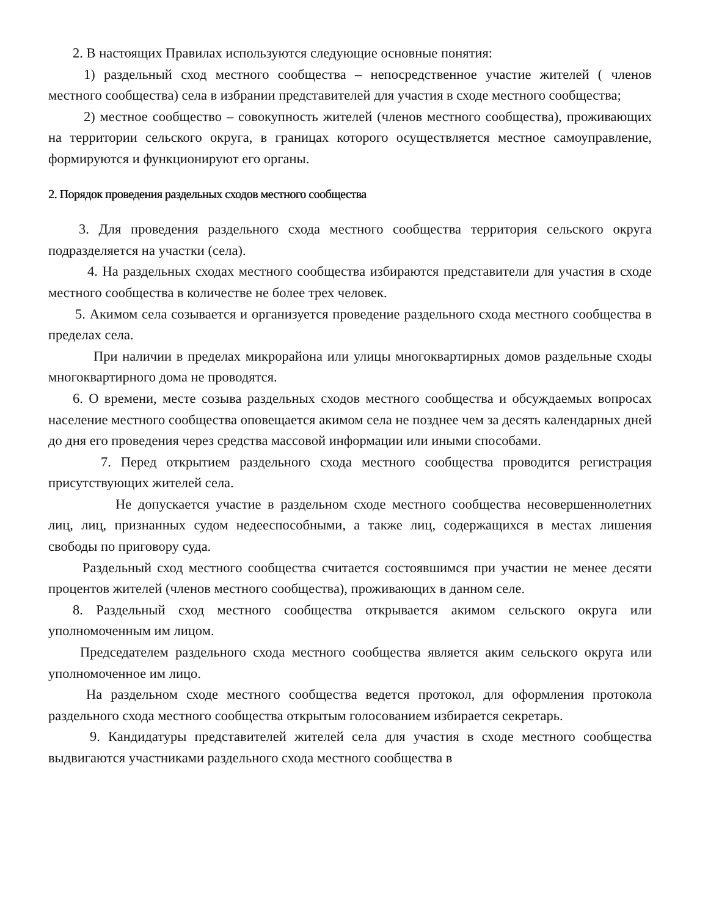2. В настоящих Правилах используются следующие основные понятия:
1) раздельный сход местного сообщества – непосредственное участие жителей ( членов местного сообщества) села в избрании представителей для участия в сходе местного сообщества;
2) местное сообщество – совокупность жителей (членов местного сообщества), проживающих на территории сельского округа, в границах которого осуществляется местное самоуправление, формируются и функционируют его органы.
2. Порядок проведения раздельных сходов местного сообщества
3. Для проведения раздельного схода местного сообщества территория сельского округа подразделяется на участки (села).
4. На раздельных сходах местного сообщества избираются представители для участия в сходе местного сообщества в количестве не более трех человек.
5. Акимом села созывается и организуется проведение раздельного схода местного сообщества в пределах села.
При наличии в пределах микрорайона или улицы многоквартирных домов раздельные сходы многоквартирного дома не проводятся.
6. О времени, месте созыва раздельных сходов местного сообщества и обсуждаемых вопросах население местного сообщества оповещается акимом села не позднее чем за десять календарных дней до дня его проведения через средства массовой информации или иными способами.
7. Перед открытием раздельного схода местного сообщества проводится регистрация присутствующих жителей села.
Не допускается участие в раздельном сходе местного сообщества несовершеннолетних лиц, лиц, признанных судом недееспособными, а также лиц, содержащихся в местах лишения свободы по приговору суда.
Раздельный сход местного сообщества считается состоявшимся при участии не менее десяти процентов жителей (членов местного сообщества), проживающих в данном селе.
8. Раздельный сход местного сообщества открывается акимом сельского округа или уполномоченным им лицом.
Председателем раздельного схода местного сообщества является аким сельского округа или уполномоченное им лицо.
На раздельном сходе местного сообщества ведется протокол, для оформления протокола раздельного схода местного сообщества открытым голосованием избирается секретарь.
9. Кандидатуры представителей жителей села для участия в сходе местного сообщества выдвигаются участниками раздельного схода местного сообщества в